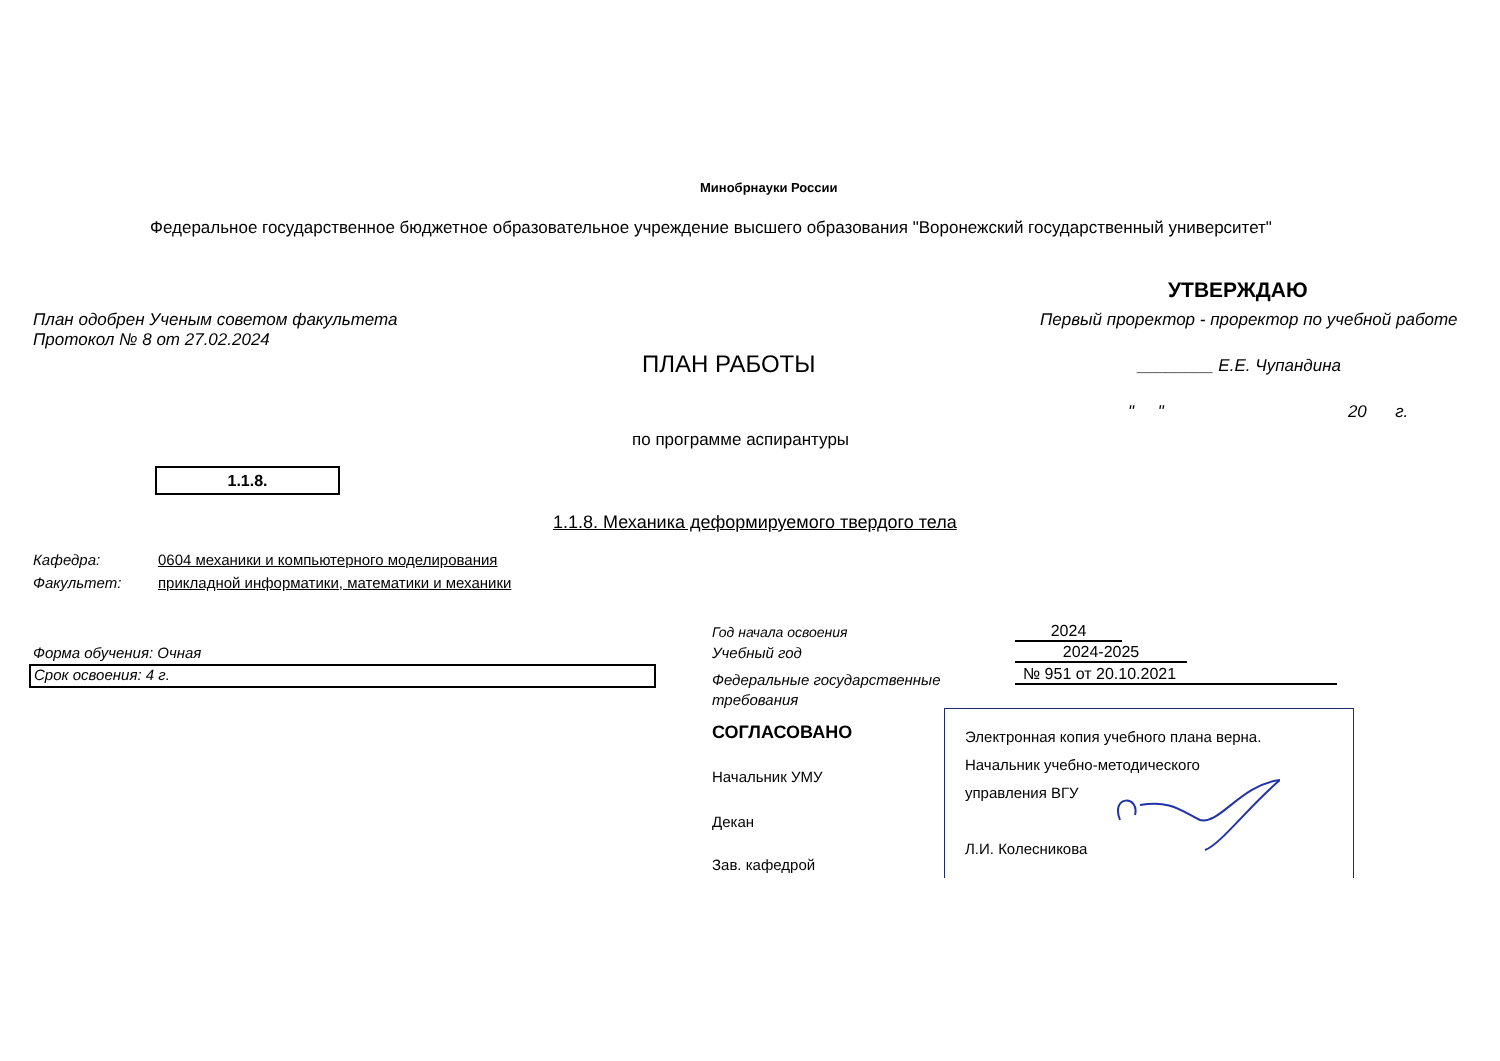Минобрнауки России
Федеральное государственное бюджетное образовательное учреждение высшего образования "Воронежский государственный университет"
УТВЕРЖДАЮ
План одобрен Ученым советом факультета
Протокол № 8 от 27.02.2024
Первый проректор - проректор по учебной работе
ПЛАН РАБОТЫ ________ Е.Е. Чупандина
" " 20 г.
по программе аспирантуры
1.1.8.
1.1.8. Механика деформируемого твердого тела
Кафедра:
Факультет:
0604 механики и компьютерного моделирования
прикладной информатики, математики и механики
Год начала освоения 2024
Форма обучения: Очная Учебный год 2024-2025
Срок освоения: 4 г.
Федеральные государственные
требования
№ 951 от 20.10.2021
СОГЛАСОВАНО
Начальник УМУ
Декан
Зав. кафедрой
Электронная копия учебного плана верна.
Начальник учебно-методического
управления ВГУ
Л.И. Колесникова